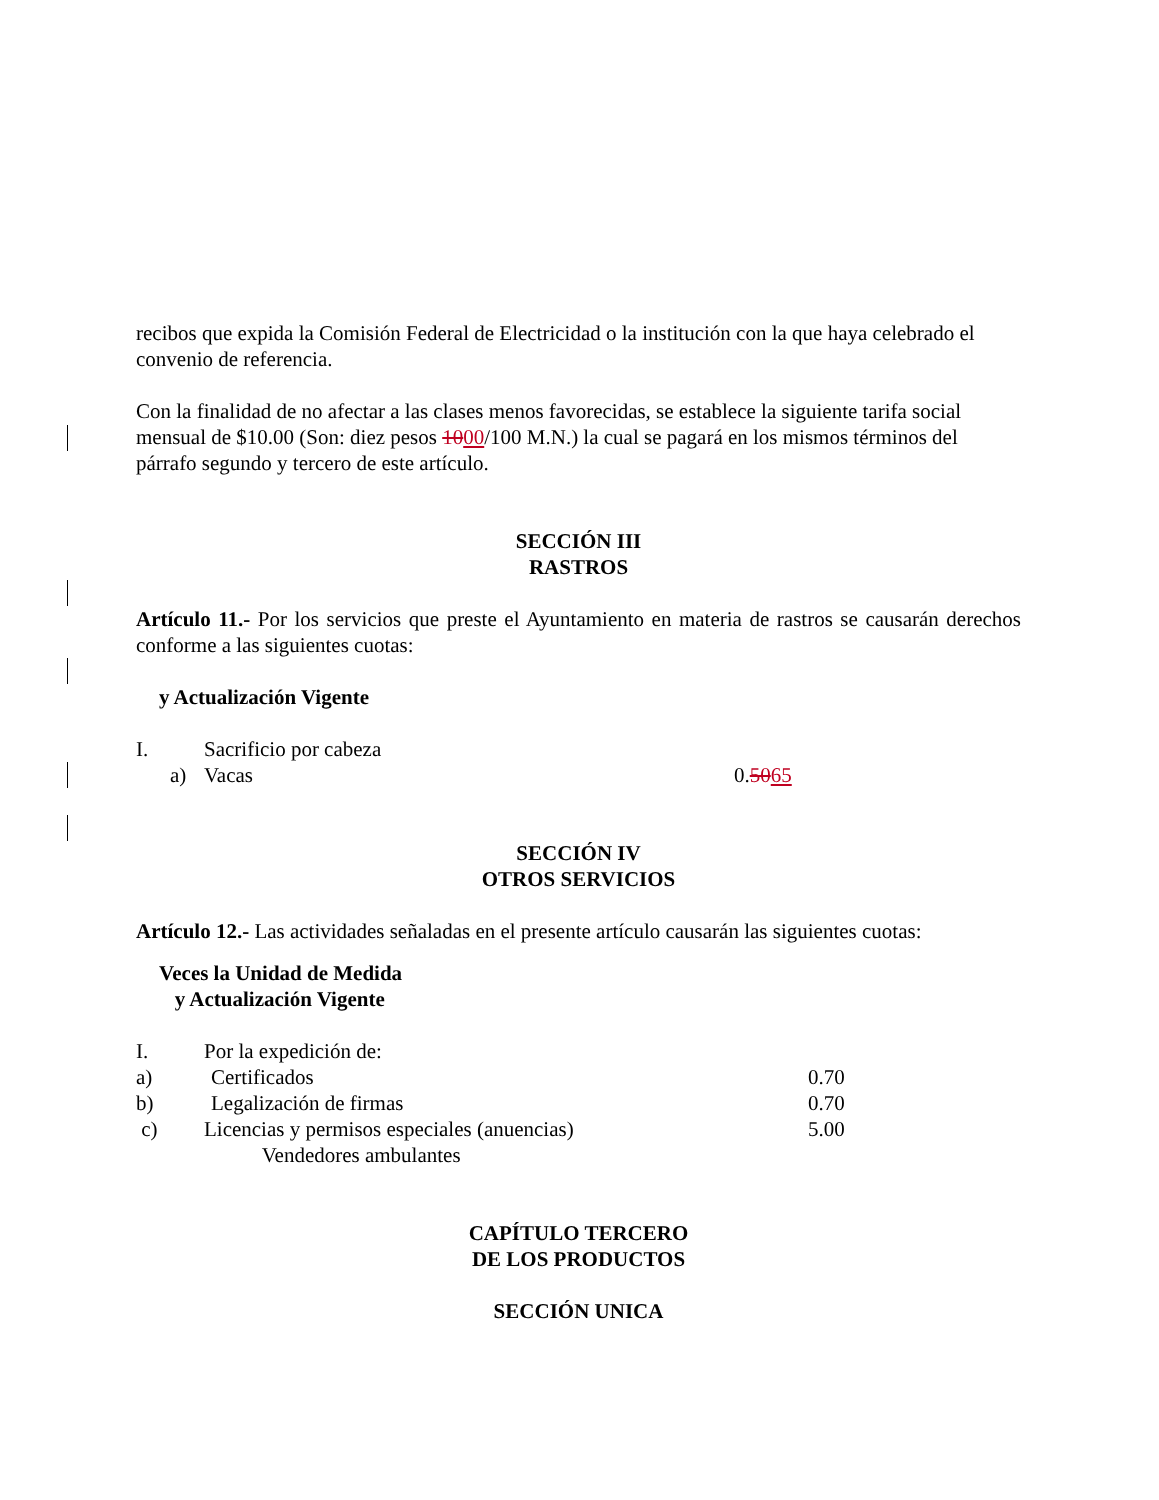recibos que expida la Comisión Federal de Electricidad o la institución con la que haya celebrado el convenio de referencia.
Con la finalidad de no afectar a las clases menos favorecidas, se establece la siguiente tarifa social mensual de $10.00 (Son: diez pesos 1000/100 M.N.) la cual se pagará en los mismos términos del párrafo segundo y tercero de este artículo.
SECCIÓN III
RASTROS
Artículo 11.- Por los servicios que preste el Ayuntamiento en materia de rastros se causarán derechos conforme a las siguientes cuotas:
y Actualización Vigente
| I. | Sacrificio por cabeza | |
| a) | Vacas | 0. 50 65 |
SECCIÓN IV
OTROS SERVICIOS
Artículo 12.- Las actividades señaladas en el presente artículo causarán las siguientes cuotas:
Veces la Unidad de Medida
y Actualización Vigente
| I. | Por la expedición de: | |
| a) | Certificados | 0.70 |
| b) | Legalización de firmas | 0.70 |
| c) | Licencias y permisos especiales (anuencias) Vendedores ambulantes | 5.00 |
CAPÍTULO TERCERO
DE LOS PRODUCTOS
SECCIÓN UNICA